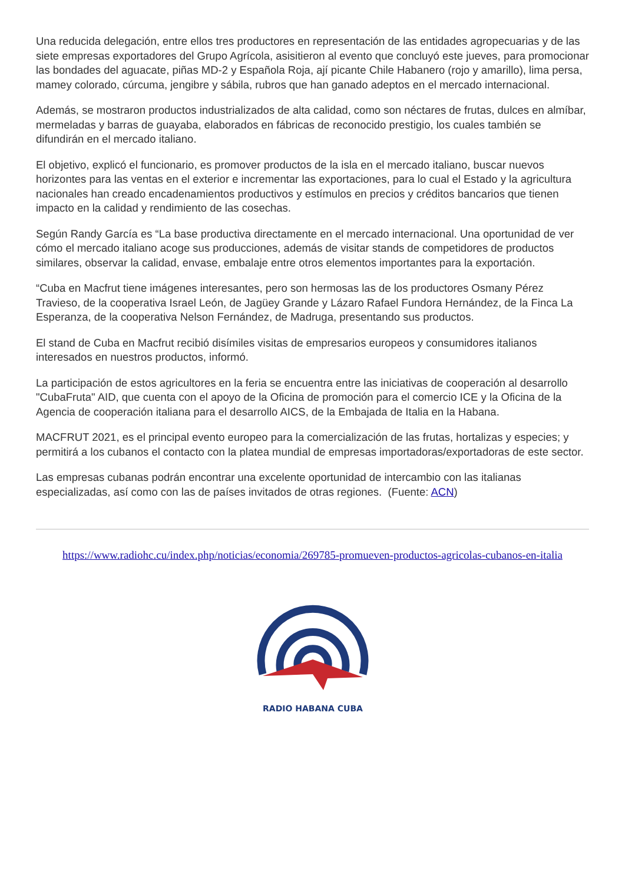Una reducida delegación, entre ellos tres productores en representación de las entidades agropecuarias y de las siete empresas exportadores del Grupo Agrícola, asisitieron al evento que concluyó este jueves, para promocionar las bondades del aguacate, piñas MD-2 y Española Roja, ají picante Chile Habanero (rojo y amarillo), lima persa, mamey colorado, cúrcuma, jengibre y sábila, rubros que han ganado adeptos en el mercado internacional.
Además, se mostraron productos industrializados de alta calidad, como son néctares de frutas, dulces en almíbar, mermeladas y barras de guayaba, elaborados en fábricas de reconocido prestigio, los cuales también se difundirán en el mercado italiano.
El objetivo, explicó el funcionario, es promover productos de la isla en el mercado italiano, buscar nuevos horizontes para las ventas en el exterior e incrementar las exportaciones, para lo cual el Estado y la agricultura nacionales han creado encadenamientos productivos y estímulos en precios y créditos bancarios que tienen impacto en la calidad y rendimiento de las cosechas.
Según Randy García es “La base productiva directamente en el mercado internacional. Una oportunidad de ver cómo el mercado italiano acoge sus producciones, además de visitar stands de competidores de productos similares, observar la calidad, envase, embalaje entre otros elementos importantes para la exportación.
“Cuba en Macfrut tiene imágenes interesantes, pero son hermosas las de los productores Osmany Pérez Travieso, de la cooperativa Israel León, de Jagüey Grande y Lázaro Rafael Fundora Hernández, de la Finca La Esperanza, de la cooperativa Nelson Fernández, de Madruga, presentando sus productos.
El stand de Cuba en Macfrut recibió disímiles visitas de empresarios europeos y consumidores italianos interesados en nuestros productos, informó.
La participación de estos agricultores en la feria se encuentra entre las iniciativas de cooperación al desarrollo "CubaFruta" AID, que cuenta con el apoyo de la Oficina de promoción para el comercio ICE y la Oficina de la Agencia de cooperación italiana para el desarrollo AICS, de la Embajada de Italia en la Habana.
MACFRUT 2021, es el principal evento europeo para la comercialización de las frutas, hortalizas y especies; y permitirá a los cubanos el contacto con la platea mundial de empresas importadoras/exportadoras de este sector.
Las empresas cubanas podrán encontrar una excelente oportunidad de intercambio con las italianas especializadas, así como con las de países invitados de otras regiones. (Fuente: ACN)
https://www.radiohc.cu/index.php/noticias/economia/269785-promueven-productos-agricolas-cubanos-en-italia
RADIO HABANA CUBA